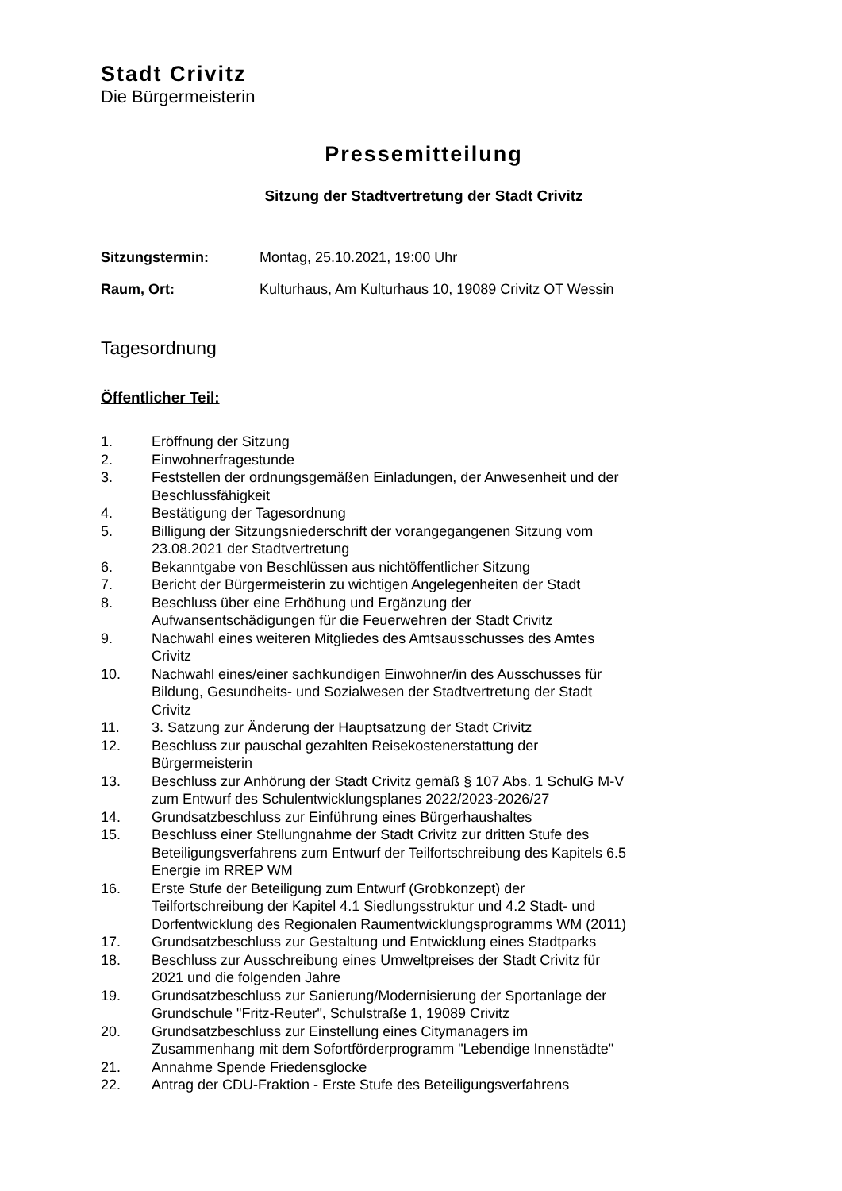Stadt Crivitz
Die Bürgermeisterin
Pressemitteilung
Sitzung der Stadtvertretung der Stadt Crivitz
Sitzungstermin: Montag, 25.10.2021, 19:00 Uhr
Raum, Ort: Kulturhaus, Am Kulturhaus 10, 19089 Crivitz OT Wessin
Tagesordnung
Öffentlicher Teil:
1. Eröffnung der Sitzung
2. Einwohnerfragestunde
3. Feststellen der ordnungsgemäßen Einladungen, der Anwesenheit und der Beschlussfähigkeit
4. Bestätigung der Tagesordnung
5. Billigung der Sitzungsniederschrift der vorangegangenen Sitzung vom 23.08.2021 der Stadtvertretung
6. Bekanntgabe von Beschlüssen aus nichtöffentlicher Sitzung
7. Bericht der Bürgermeisterin zu wichtigen Angelegenheiten der Stadt
8. Beschluss über eine Erhöhung und Ergänzung der Aufwansentschädigungen für die Feuerwehren der Stadt Crivitz
9. Nachwahl eines weiteren Mitgliedes des Amtsausschusses des Amtes Crivitz
10. Nachwahl eines/einer sachkundigen Einwohner/in des Ausschusses für Bildung, Gesundheits- und Sozialwesen der Stadtvertretung der Stadt Crivitz
11. 3. Satzung zur Änderung der Hauptsatzung der Stadt Crivitz
12. Beschluss zur pauschal gezahlten Reisekostenerstattung der Bürgermeisterin
13. Beschluss zur Anhörung der Stadt Crivitz gemäß § 107 Abs. 1 SchulG M-V zum Entwurf des Schulentwicklungsplanes 2022/2023-2026/27
14. Grundsatzbeschluss zur Einführung eines Bürgerhaushaltes
15. Beschluss einer Stellungnahme der Stadt Crivitz zur dritten Stufe des Beteiligungsverfahrens zum Entwurf der Teilfortschreibung des Kapitels 6.5 Energie im RREP WM
16. Erste Stufe der Beteiligung zum Entwurf (Grobkonzept) der Teilfortschreibung der Kapitel 4.1 Siedlungsstruktur und 4.2 Stadt- und Dorfentwicklung des Regionalen Raumentwicklungsprogramms WM (2011)
17. Grundsatzbeschluss zur Gestaltung und Entwicklung eines Stadtparks
18. Beschluss zur Ausschreibung eines Umweltpreises der Stadt Crivitz für 2021 und die folgenden Jahre
19. Grundsatzbeschluss zur Sanierung/Modernisierung der Sportanlage der Grundschule "Fritz-Reuter", Schulstraße 1, 19089 Crivitz
20. Grundsatzbeschluss zur Einstellung eines Citymanagers im Zusammenhang mit dem Sofortförderprogramm "Lebendige Innenstädte"
21. Annahme Spende Friedensglocke
22. Antrag der CDU-Fraktion - Erste Stufe des Beteiligungsverfahrens